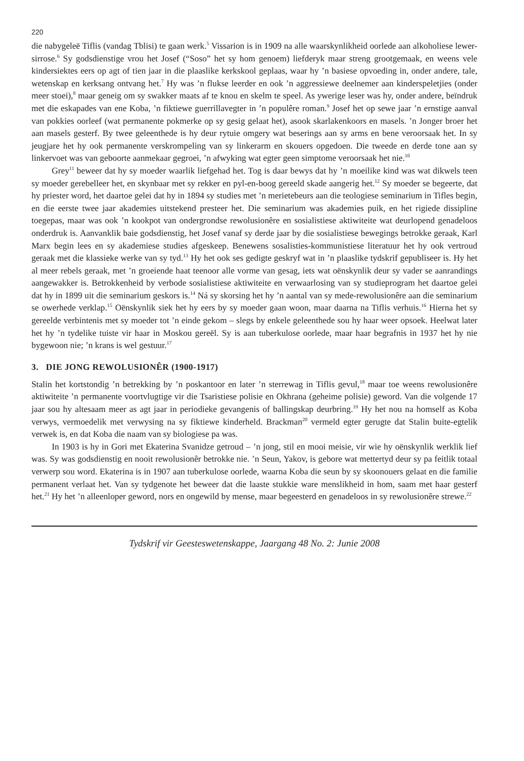220
die nabygeleë Tiflis (vandag Tblisi) te gaan werk.<sup>5</sup> Vissarion is in 1909 na alle waarskynlikheid oorlede aan alkoholiese lewer-sirrose.<sup>6</sup> Sy godsdienstige vrou het Josef (“Soso” het sy hom genoem) liefderyk maar streng grootgemaak, en weens vele kindersiektes eers op agt of tien jaar in die plaaslike kerkskool geplaas, waar hy ’n basiese opvoeding in, onder andere, tale, wetenskap en kerksang ontvang het.<sup>7</sup> Hy was ’n flukse leerder en ook ’n aggressiewe deelnemer aan kinderspeletjies (onder meer stoei),<sup>8</sup> maar geneig om sy swakker maats af te knou en skelm te speel. As ywerige leser was hy, onder andere, beïndruk met die eskapades van ene Koba, ’n fiktiewe guerrillavegter in ’n populêre roman.<sup>9</sup> Josef het op sewe jaar ’n ernstige aanval van pokkies oorleef (wat permanente pokmerke op sy gesig gelaat het), asook skarlakenkoors en masels. ’n Jonger broer het aan masels gesterf. By twee geleenthede is hy deur rytuie omgery wat beserings aan sy arms en bene veroorsaak het. In sy jeugjare het hy ook permanente verskrompeling van sy linkerarm en skouers opgedoen. Die tweede en derde tone aan sy linkervoet was van geboorte aanmekaar gegroei, ’n afwyking wat egter geen simptome veroorsaak het nie.<sup>10</sup>
Grey<sup>11</sup> beweer dat hy sy moeder waarlik liefgehad het. Tog is daar bewys dat hy ’n moeilike kind was wat dikwels teen sy moeder gerebelleer het, en skynbaar met sy rekker en pyl-en-boog gereeld skade aangerig het.<sup>12</sup> Sy moeder se begeerte, dat hy priester word, het daartoe gelei dat hy in 1894 sy studies met ’n merietebeurs aan die teologiese seminarium in Tifles begin, en die eerste twee jaar akademies uitstekend presteer het. Die seminarium was akademies puik, en het rigiede dissipline toegepas, maar was ook ’n kookpot van ondergrondse rewolusionêre en sosialistiese aktiwiteite wat deurlopend genadeloos onderdruk is. Aanvanklik baie godsdienstig, het Josef vanaf sy derde jaar by die sosialistiese bewegings betrokke geraak, Karl Marx begin lees en sy akademiese studies afgeskeep. Benewens sosalisties-kommunistiese literatuur het hy ook vertroud geraak met die klassieke werke van sy tyd.<sup>13</sup> Hy het ook ses gedigte geskryf wat in ’n plaaslike tydskrif gepubliseer is. Hy het al meer rebels geraak, met ’n groeiende haat teenoor alle vorme van gesag, iets wat oënskynlik deur sy vader se aanrandings aangewakker is. Betrokkenheid by verbode sosialistiese aktiwiteite en verwaarlosing van sy studieprogram het daartoe gelei dat hy in 1899 uit die seminarium geskors is.<sup>14</sup> Ná sy skorsing het hy ’n aantal van sy mede-rewolusionêre aan die seminarium se owerhede verklap.<sup>15</sup> Oënskynlik siek het hy eers by sy moeder gaan woon, maar daarna na Tiflis verhuis.<sup>16</sup> Hierna het sy gereelde verbintenis met sy moeder tot ’n einde gekom – slegs by enkele geleenthede sou hy haar weer opsoek. Heelwat later het hy ’n tydelike tuiste vir haar in Moskou gereël. Sy is aan tuberkulose oorlede, maar haar begrafnis in 1937 het hy nie bygewoon nie; ’n krans is wel gestuur.<sup>17</sup>
3. DIE JONG REWOLUSIONÊR (1900-1917)
Stalin het kortstondig ’n betrekking by ’n poskantoor en later ’n sterrewag in Tiflis gevul,<sup>18</sup> maar toe weens rewolusionêre aktiwiteite ’n permanente voortvlugtige vir die Tsaristiese polisie en Okhrana (geheime polisie) geword. Van die volgende 17 jaar sou hy altesaam meer as agt jaar in periodieke gevangenis of ballingskap deurbring.<sup>19</sup> Hy het nou na homself as Koba verwys, vermoedelik met verwysing na sy fiktiewe kinderheld. Brackman<sup>20</sup> vermeld egter gerugte dat Stalin buite-egtelik verwek is, en dat Koba die naam van sy biologiese pa was.
In 1903 is hy in Gori met Ekaterina Svanidze getroud – ’n jong, stil en mooi meisie, vir wie hy oënskynlik werklik lief was. Sy was godsdienstig en nooit rewolusionêr betrokke nie. ’n Seun, Yakov, is gebore wat mettertyd deur sy pa feitlik totaal verwerp sou word. Ekaterina is in 1907 aan tuberkulose oorlede, waarna Koba die seun by sy skoonouers gelaat en die familie permanent verlaat het. Van sy tydgenote het beweer dat die laaste stukkie ware menslikheid in hom, saam met haar gesterf het.<sup>21</sup> Hy het ’n alleenloper geword, nors en ongewild by mense, maar begeesterd en genadeloos in sy rewolusionêre strewe.<sup>22</sup>
Tydskrif vir Geesteswetenskappe, Jaargang 48 No. 2: Junie 2008